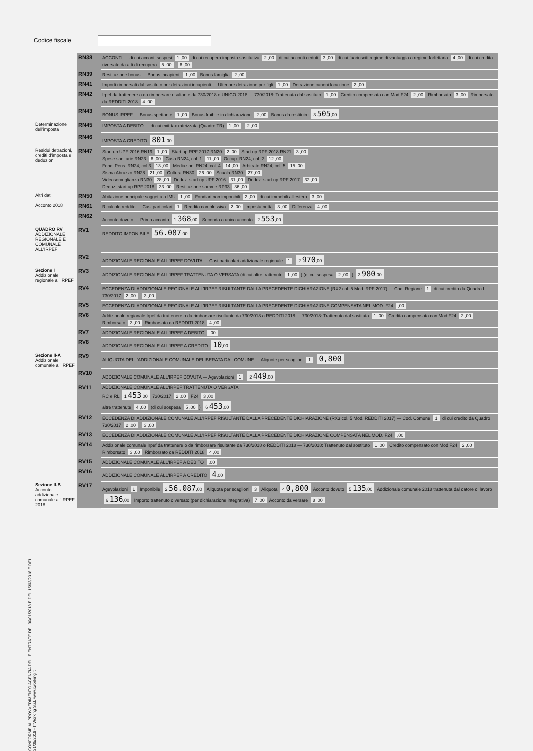Codice fiscale
| | RN38 | ACCONTI — di cui acconti sospesi 1 ,00 di cui recupero imposta sostitutiva 2 ,00 di cui acconti ceduti 3 ,00 di cui fuoriusciti regime di vantaggio o regime forfettario 4 ,00 di cui credito riversato da atti di recupero 5 ,00 6 ,00 |
| | RN39 | Restituzione bonus — Bonus incapienti 1 ,00 Bonus famiglia 2 ,00 |
| | RN41 | Importi rimborsati dal sostituto per detrazioni incapienti — Ulteriore detrazione per figli 1 ,00 Detrazione canoni locazione 2 ,00 |
| | RN42 | Irpef da trattenere o da rimborsare risultante da 730/2018 o UNICO 2018 — 730/2018: Trattenuto dal sostituto 1 ,00 Credito compensato con Mod F24 2 ,00 Rimborsato 3 ,00 Rimborsato da REDDITI 2018 4 ,00 |
| | RN43 | BONUS IRPEF — Bonus spettante 1 ,00 Bonus fruibile in dichiarazione 2 ,00 Bonus da restituire 3 505 ,00 |
| Determinazione dell'imposta | RN45 | IMPOSTA A DEBITO — di cui exit-tax rateizzata (Quadro TR) 1 ,00 2 ,00 |
| | RN46 | IMPOSTA A CREDITO 801 ,00 |
| Residui detrazioni, crediti d'imposta e deduzioni | RN47 | Start up UPF 2016 RN19 1 ,00 Start up RPF 2017 RN20 2 ,00 Start up RPF 2018 RN21 3 ,00 Spese sanitarie RN23 6 ,00 Casa RN24, col. 1 11 ,00 Occup. RN24, col. 2 12 ,00 Fondi Pens. RN24, col.3 13 ,00 Mediazioni RN24, col. 4 14 ,00 Arbitrato RN24, col. 5 15 ,00 Sisma Abruzzo RN28 21 ,00 Cultura RN30 26 ,00 Scuola RN30 27 ,00 Videosorveglianza RN30 28 ,00 Deduz. start up UPF 2016 31 ,00 Deduz. start up RPF 2017 32 ,00 Deduz. start up RPF 2018 33 ,00 Restituzione somme RP33 36 ,00 |
| Altri dati | RN50 | Abitazione principale soggetta a IMU 1 ,00 Fondiari non imponibili 2 ,00 di cui immobili all'estero 3 ,00 |
| Acconto 2018 | RN61 | Ricalcolo reddito — Casi particolari 1 Reddito complessivo 2 ,00 Imposta netta 3 ,00 Differenza 4 ,00 |
| | RN62 | Acconto dovuto — Primo acconto 1 368 ,00 Secondo o unico acconto 2 553 ,00 |
| QUADRO RV ADDIZIONALE REGIONALE E COMUNALE ALL'IRPEF | RV1 | REDDITO IMPONIBILE 56.087 ,00 |
| | RV2 | ADDIZIONALE REGIONALE ALL'IRPEF DOVUTA — Casi particolari addizionale regionale 1 2 970 ,00 |
| Sezione I Addizionale regionale all'IRPEF | RV3 | ADDIZIONALE REGIONALE ALL'IRPEF TRATTENUTA O VERSATA (di cui altre trattenute 1 ,00 ) (di cui sospesa 2 ,00 ) 3 980 ,00 |
| | RV4 | ECCEDENZA DI ADDIZIONALE REGIONALE ALL'IRPEF RISULTANTE DALLA PRECEDENTE DICHIARAZIONE (RX2 col. 5 Mod. RPF 2017) — Cod. Regione 1 di cui credito da Quadro I 730/2017 2 ,00 3 ,00 |
| | RV5 | ECCEDENZA DI ADDIZIONALE REGIONALE ALL'IRPEF RISULTANTE DALLA PRECEDENTE DICHIARAZIONE COMPENSATA NEL MOD. F24 ,00 |
| | RV6 | Addizionale regionale Irpef da trattenere o da rimborsare risultante da 730/2018 o REDDITI 2018 — 730/2018: Trattenuto dal sostituto 1 ,00 Credito compensato con Mod F24 2 ,00 Rimborsato 3 ,00 Rimborsato da REDDITI 2018 4 ,00 |
| | RV7 | ADDIZIONALE REGIONALE ALL'IRPEF A DEBITO ,00 |
| | RV8 | ADDIZIONALE REGIONALE ALL'IRPEF A CREDITO 10 ,00 |
| Sezione II-A Addizionale comunale all'IRPEF | RV9 | ALIQUOTA DELL'ADDIZIONALE COMUNALE DELIBERATA DAL COMUNE — Aliquote per scaglioni 1 0,800 |
| | RV10 | ADDIZIONALE COMUNALE ALL'IRPEF DOVUTA — Agevolazioni 1 2 449 ,00 |
| | RV11 | ADDIZIONALE COMUNALE ALL'IRPEF TRATTENUTA O VERSATA RC e RL 1 453 ,00 730/2017 2 ,00 F24 3 ,00 altre trattenute 4 ,00 (di cui sospesa 5 ,00 ) 6 453 ,00 |
| | RV12 | ECCEDENZA DI ADDIZIONALE COMUNALE ALL'IRPEF RISULTANTE DALLA PRECEDENTE DICHIARAZIONE (RX3 col. 5 Mod. REDDITI 2017) — Cod. Comune 1 di cui credito da Quadro I 730/2017 2 ,00 3 ,00 |
| | RV13 | ECCEDENZA DI ADDIZIONALE COMUNALE ALL'IRPEF RISULTANTE DALLA PRECEDENTE DICHIARAZIONE COMPENSATA NEL MOD. F24 ,00 |
| | RV14 | Addizionale comunale Irpef da trattenere o da rimborsare risultante da 730/2018 o REDDITI 2018 — 730/2018: Trattenuto dal sostituto 1 ,00 Credito compensato con Mod F24 2 ,00 Rimborsato 3 ,00 Rimborsato da REDDITI 2018 4 ,00 |
| | RV15 | ADDIZIONALE COMUNALE ALL'IRPEF A DEBITO ,00 |
| | RV16 | ADDIZIONALE COMUNALE ALL'IRPEF A CREDITO 4 ,00 |
| Sezione II-B Acconto addizionale comunale all'IRPEF 2018 | RV17 | Agevolazioni 1 Imponibile 2 56.087 ,00 Aliquota per scaglioni 3 Aliquota 4 0,800 Acconto dovuto 5 135 ,00 Addizionale comunale 2018 trattenuta dal datore di lavoro 6 136 ,00 Importo trattenuto o versato (per dichiarazione integrativa) 7 ,00 Acconto da versare 8 ,00 |
CONFORME AL PROVVEDIMENTO AGENZIA DELLE ENTRATE DEL 30/01/2018 E DEL 15/03/2018 E DEL 21/05/2018 - ITWorking S.r.l. www.itworking.it